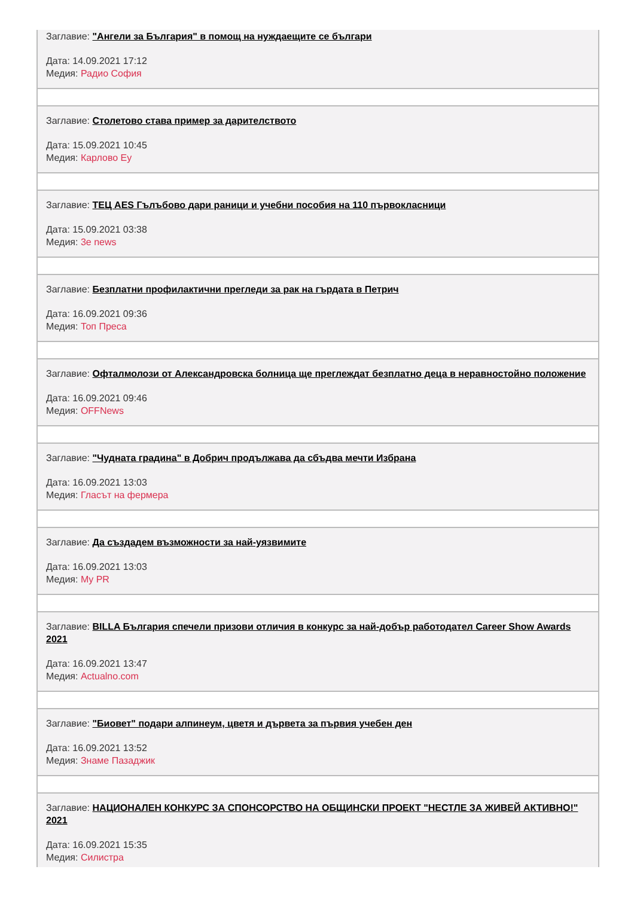Заглавие: "Ангели за България" в помощ на нуждаещите се българи
Дата: 14.09.2021 17:12
Медия: Радио София
Заглавие: Столетово става пример за дарителството
Дата: 15.09.2021 10:45
Медия: Карлово Еу
Заглавие: ТЕЦ AES Гълъбово дари раници и учебни пособия на 110 първокласници
Дата: 15.09.2021 03:38
Медия: 3e news
Заглавие: Безплатни профилактични прегледи за рак на гърдата в Петрич
Дата: 16.09.2021 09:36
Медия: Топ Преса
Заглавие: Офталмолози от Александровска болница ще преглеждат безплатно деца в неравностойно положение
Дата: 16.09.2021 09:46
Медия: OFFNews
Заглавие: "Чудната градина" в Добрич продължава да сбъдва мечти Избрана
Дата: 16.09.2021 13:03
Медия: Гласът на фермера
Заглавие: Да създадем възможности за най-уязвимите
Дата: 16.09.2021 13:03
Медия: My PR
Заглавие: BILLA България спечели призови отличия в конкурс за най-добър работодател Career Show Awards 2021
Дата: 16.09.2021 13:47
Медия: Actualno.com
Заглавие: "Биовет" подари алпинеум, цветя и дървета за първия учебен ден
Дата: 16.09.2021 13:52
Медия: Знаме Пазаджик
Заглавие: НАЦИОНАЛЕН КОНКУРС ЗА СПОНСОРСТВО НА ОБЩИНСКИ ПРОЕКТ "НЕСТЛЕ ЗА ЖИВЕЙ АКТИВНО!" 2021
Дата: 16.09.2021 15:35
Медия: Силистра